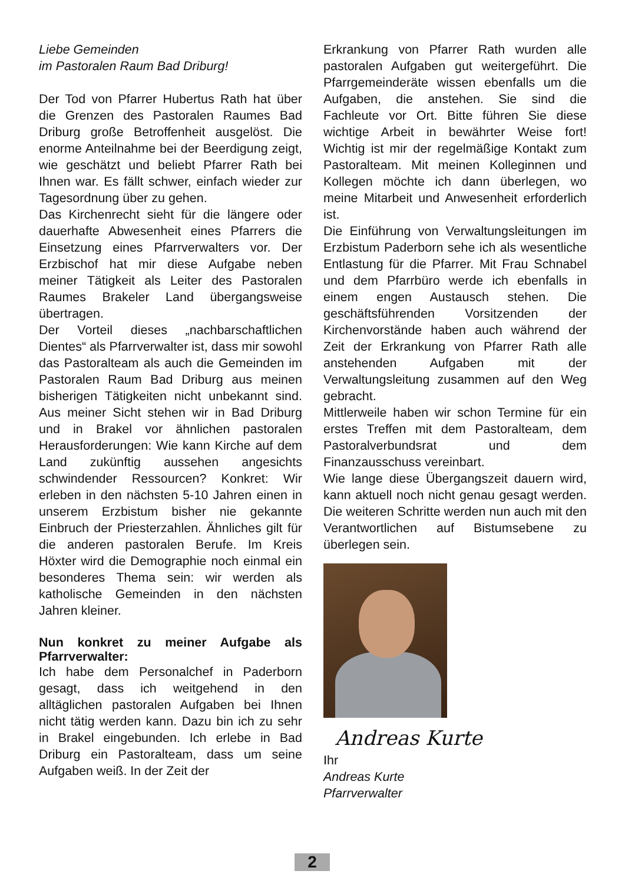Liebe Gemeinden
im Pastoralen Raum Bad Driburg!
Der Tod von Pfarrer Hubertus Rath hat über die Grenzen des Pastoralen Raumes Bad Driburg große Betroffenheit ausgelöst. Die enorme Anteilnahme bei der Beerdigung zeigt, wie geschätzt und beliebt Pfarrer Rath bei Ihnen war. Es fällt schwer, einfach wieder zur Tagesordnung über zu gehen.
Das Kirchenrecht sieht für die längere oder dauerhafte Abwesenheit eines Pfarrers die Einsetzung eines Pfarrverwalters vor. Der Erzbischof hat mir diese Aufgabe neben meiner Tätigkeit als Leiter des Pastoralen Raumes Brakeler Land übergangsweise übertragen.
Der Vorteil dieses „nachbarschaftlichen Dientes“ als Pfarrverwalter ist, dass mir sowohl das Pastoralteam als auch die Gemeinden im Pastoralen Raum Bad Driburg aus meinen bisherigen Tätigkeiten nicht unbekannt sind. Aus meiner Sicht stehen wir in Bad Driburg und in Brakel vor ähnlichen pastoralen Herausforderungen: Wie kann Kirche auf dem Land zukünftig aussehen angesichts schwindender Ressourcen? Konkret: Wir erleben in den nächsten 5-10 Jahren einen in unserem Erzbistum bisher nie gekannte Einbruch der Priesterzahlen. Ähnliches gilt für die anderen pastoralen Berufe. Im Kreis Höxter wird die Demographie noch einmal ein besonderes Thema sein: wir werden als katholische Gemeinden in den nächsten Jahren kleiner.
Nun konkret zu meiner Aufgabe als Pfarrverwalter:
Ich habe dem Personalchef in Paderborn gesagt, dass ich weitgehend in den alltäglichen pastoralen Aufgaben bei Ihnen nicht tätig werden kann. Dazu bin ich zu sehr in Brakel eingebunden. Ich erlebe in Bad Driburg ein Pastoralteam, dass um seine Aufgaben weiß. In der Zeit der
Erkrankung von Pfarrer Rath wurden alle pastoralen Aufgaben gut weitergeführt. Die Pfarrgemeinderäte wissen ebenfalls um die Aufgaben, die anstehen. Sie sind die Fachleute vor Ort. Bitte führen Sie diese wichtige Arbeit in bewährter Weise fort! Wichtig ist mir der regelmäßige Kontakt zum Pastoralteam. Mit meinen Kolleginnen und Kollegen möchte ich dann überlegen, wo meine Mitarbeit und Anwesenheit erforderlich ist.
Die Einführung von Verwaltungsleitungen im Erzbistum Paderborn sehe ich als wesentliche Entlastung für die Pfarrer. Mit Frau Schnabel und dem Pfarrbüro werde ich ebenfalls in einem engen Austausch stehen. Die geschäftsführenden Vorsitzenden der Kirchenvorstände haben auch während der Zeit der Erkrankung von Pfarrer Rath alle anstehenden Aufgaben mit der Verwaltungsleitung zusammen auf den Weg gebracht.
Mittlerweile haben wir schon Termine für ein erstes Treffen mit dem Pastoralteam, dem Pastoralverbundsrat und dem Finanzausschuss vereinbart.
Wie lange diese Übergangszeit dauern wird, kann aktuell noch nicht genau gesagt werden. Die weiteren Schritte werden nun auch mit den Verantwortlichen auf Bistumsebene zu überlegen sein.
Andreas Kurte
Ihr
Andreas Kurte
Pfarrverwalter
2